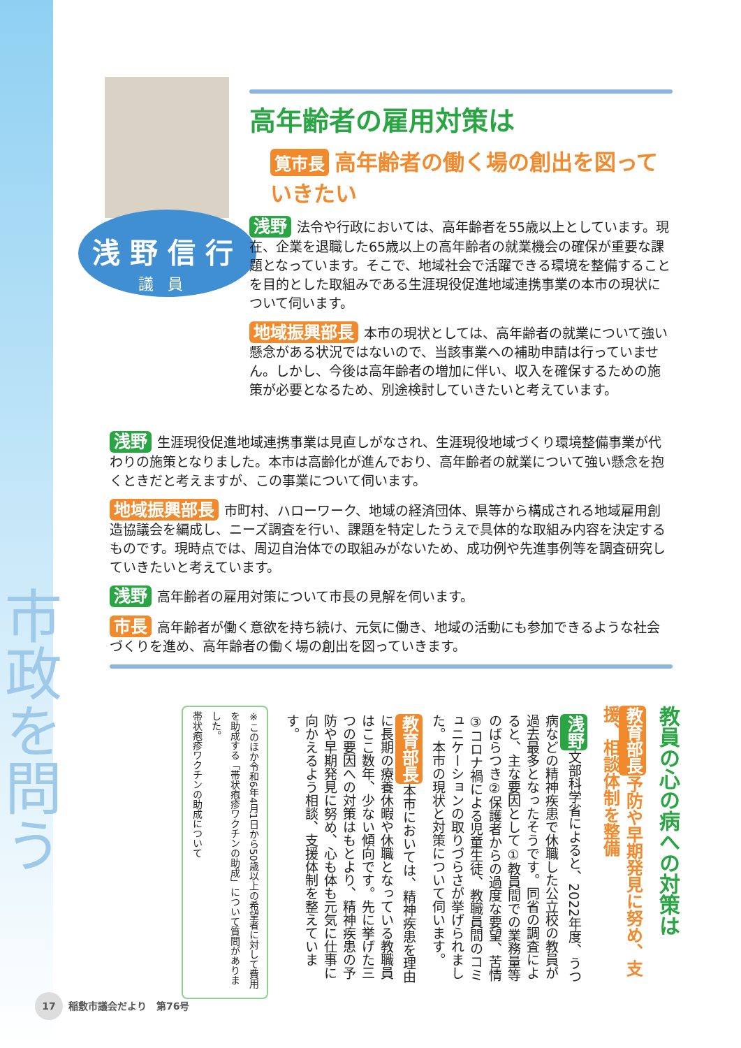市政を問う
浅野信行
議員
高年齢者の雇用対策は
筧市長 高年齢者の働く場の創出を図っていきたい
浅野 法令や行政においては、高年齢者を55歳以上としています。現在、企業を退職した65歳以上の高年齢者の就業機会の確保が重要な課題となっています。そこで、地域社会で活躍できる環境を整備することを目的とした取組みである生涯現役促進地域連携事業の本市の現状について伺います。
地域振興部長 本市の現状としては、高年齢者の就業について強い懸念がある状況ではないので、当該事業への補助申請は行っていません。しかし、今後は高年齢者の増加に伴い、収入を確保するための施策が必要となるため、別途検討していきたいと考えています。
浅野 生涯現役促進地域連携事業は見直しがなされ、生涯現役地域づくり環境整備事業が代わりの施策となりました。本市は高齢化が進んでおり、高年齢者の就業について強い懸念を抱くときだと考えますが、この事業について伺います。
地域振興部長 市町村、ハローワーク、地域の経済団体、県等から構成される地域雇用創造協議会を編成し、ニーズ調査を行い、課題を特定したうえで具体的な取組み内容を決定するものです。現時点では、周辺自治体での取組みがないため、成功例や先進事例等を調査研究していきたいと考えています。
浅野 高年齢者の雇用対策について市長の見解を伺います。
市長 高年齢者が働く意欲を持ち続け、元気に働き、地域の活動にも参加できるような社会づくりを進め、高年齢者の働く場の創出を図っていきます。
教員の心の病への対策は
教育部長 予防や早期発見に努め、支援、相談体制を整備
浅野 文部科学省によると、2022年度、うつ病などの精神疾患で休職した公立校の教員が過去最多となったそうです。同省の調査によると、主な要因として①教員間での業務量等のばらつき②保護者からの過度な要望、苦情③コロナ禍による児童生徒、教職員間のコミュニケーションの取りづらさが挙げられました。本市の現状と対策について伺います。
教育部長 本市においては、精神疾患を理由に長期の療養休暇や休職となっている教職員はここ数年、少ない傾向です。先に挙げた三つの要因への対策はもとより、精神疾患の予防や早期発見に努め、心も体も元気に仕事に向かえるよう相談、支援体制を整えています。
※このほか令和6年4月1日から50歳以上の希望者に対して費用を助成する「帯状疱疹ワクチンの助成」について質問がありました。
帯状疱疹ワクチンの助成について
17 稲敷市議会だより　第76号